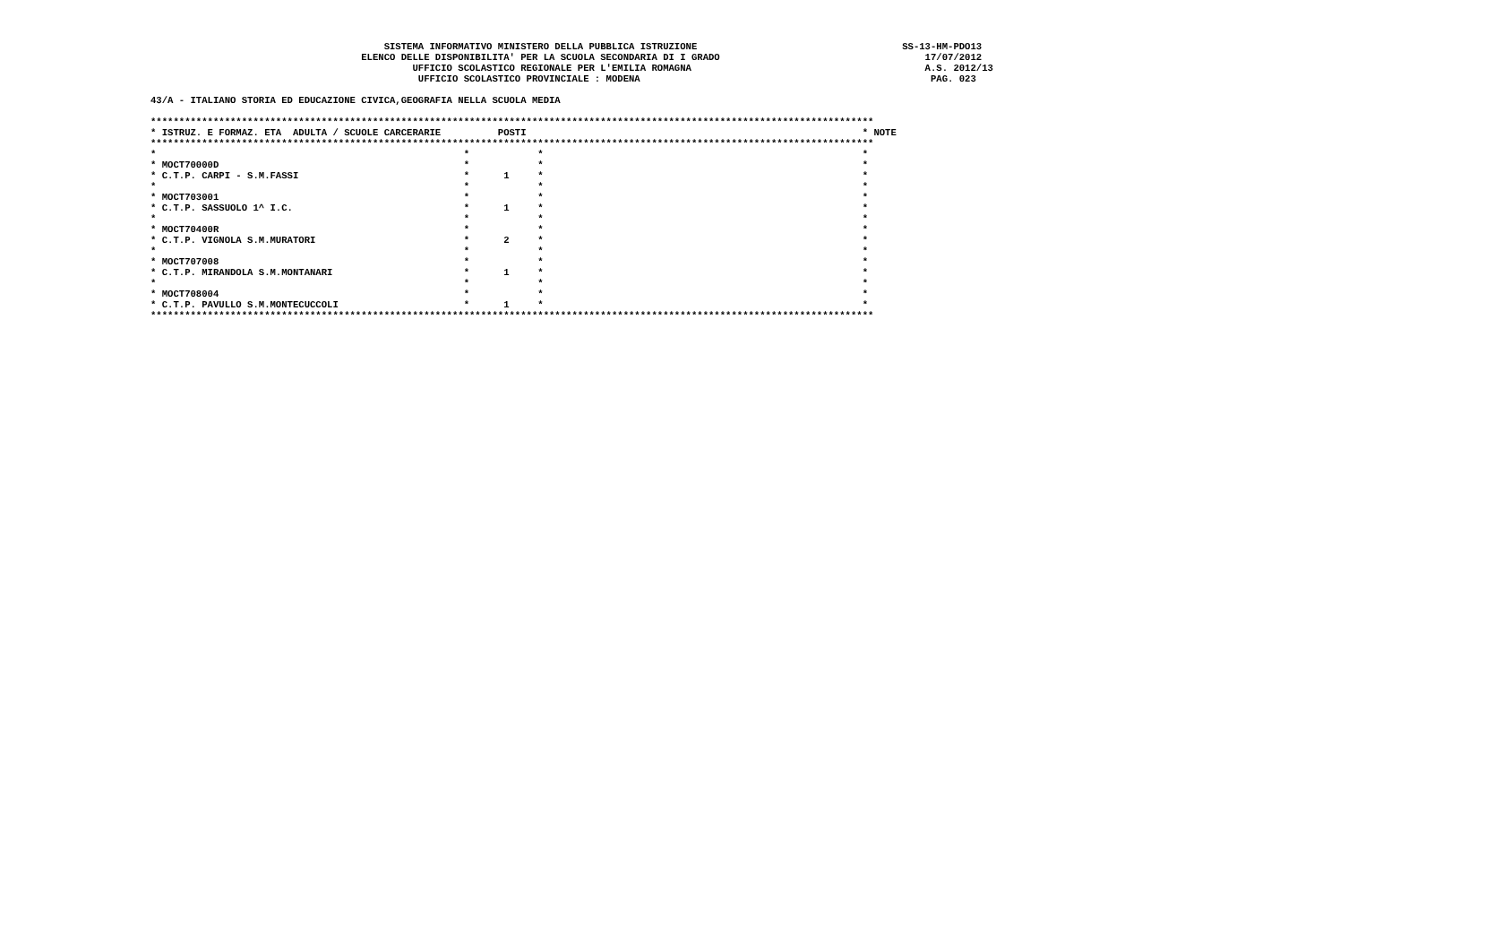SISTEMA INFORMATIVO MINISTERO DELLA PUBBLICA ISTRUZIONE                                    SS-13-HM-PDO13
                                     ELENCO DELLE DISPONIBILITA' PER LA SCUOLA SECONDARIA DI I GRADO                                    17/07/2012
                                              UFFICIO SCOLASTICO REGIONALE PER L'EMILIA ROMAGNA                                         A.S. 2012/13
                                               UFFICIO SCOLASTICO PROVINCIALE : MODENA                                                   PAG. 023

43/A - ITALIANO STORIA ED EDUCAZIONE CIVICA,GEOGRAFIA NELLA SCUOLA MEDIA

*******************************************************************************************************************************
* ISTRUZ. E FORMAZ. ETA  ADULTA / SCUOLE CARCERARIE          POSTI                                                           * NOTE
*******************************************************************************************************************************
*                                                      *            *                                                        *
* MOCT70000D                                           *            *                                                        *
* C.T.P. CARPI - S.M.FASSI                             *      1     *                                                        *
*                                                      *            *                                                        *
* MOCT703001                                           *            *                                                        *
* C.T.P. SASSUOLO 1^ I.C.                              *      1     *                                                        *
*                                                      *            *                                                        *
* MOCT70400R                                           *            *                                                        *
* C.T.P. VIGNOLA S.M.MURATORI                          *      2     *                                                        *
*                                                      *            *                                                        *
* MOCT707008                                           *            *                                                        *
* C.T.P. MIRANDOLA S.M.MONTANARI                       *      1     *                                                        *
*                                                      *            *                                                        *
* MOCT708004                                           *            *                                                        *
* C.T.P. PAVULLO S.M.MONTECUCCOLI                      *      1     *                                                        *
*******************************************************************************************************************************